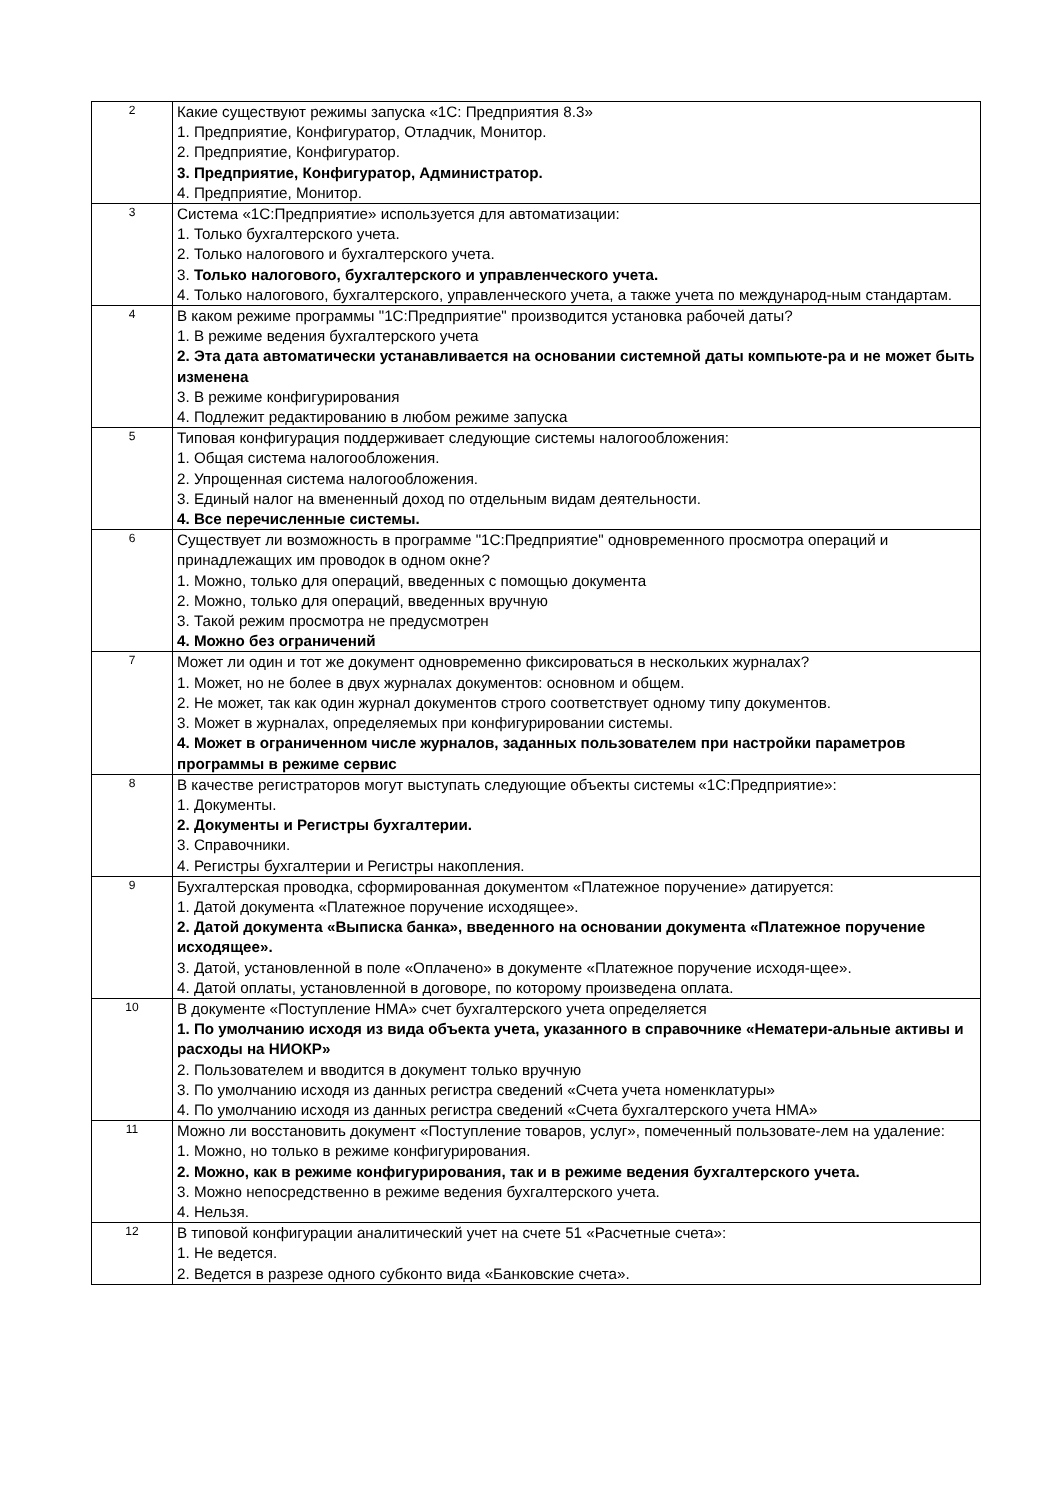| 2 | Какие существуют режимы запуска «1С: Предприятия 8.3» 1. Предприятие, Конфигуратор, Отладчик, Монитор. 2. Предприятие, Конфигуратор. 3. Предприятие, Конфигуратор, Администратор. 4. Предприятие, Монитор. |
| 3 | Система «1С:Предприятие» используется для автоматизации: 1. Только бухгалтерского учета. 2. Только налогового и бухгалтерского учета. 3. Только налогового, бухгалтерского и управленческого учета. 4. Только налогового, бухгалтерского, управленческого учета, а также учета по международ-ным стандартам. |
| 4 | В каком режиме программы "1С:Предприятие" производится установка рабочей даты? 1. В режиме ведения бухгалтерского учета 2. Эта дата автоматически устанавливается на основании системной даты компьюте-ра и не может быть изменена 3. В режиме конфигурирования 4. Подлежит редактированию в любом режиме запуска |
| 5 | Типовая конфигурация поддерживает следующие системы налогообложения: 1. Общая система налогообложения. 2. Упрощенная система налогообложения. 3. Единый налог на вмененный доход по отдельным видам деятельности. 4. Все перечисленные системы. |
| 6 | Существует ли возможность в программе "1С:Предприятие" одновременного просмотра операций и принадлежащих им проводок в одном окне? 1. Можно, только для операций, введенных с помощью документа 2. Можно, только для операций, введенных вручную 3. Такой режим просмотра не предусмотрен 4. Можно без ограничений |
| 7 | Может ли один и тот же документ одновременно фиксироваться в нескольких журналах? 1. Может, но не более в двух журналах документов: основном и общем. 2. Не может, так как один журнал документов строго соответствует одному типу документов. 3. Может в журналах, определяемых при конфигурировании системы. 4. Может в ограниченном числе журналов, заданных пользователем при настройки параметров программы в режиме сервис |
| 8 | В качестве регистраторов могут выступать следующие объекты системы «1С:Предприятие»: 1. Документы. 2. Документы и Регистры бухгалтерии. 3. Справочники. 4. Регистры бухгалтерии и Регистры накопления. |
| 9 | Бухгалтерская проводка, сформированная документом «Платежное поручение» датируется: 1. Датой документа «Платежное поручение исходящее». 2. Датой документа «Выписка банка», введенного на основании документа «Платежное поручение исходящее». 3. Датой, установленной в поле «Оплачено» в документе «Платежное поручение исходя-щее». 4. Датой оплаты, установленной в договоре, по которому произведена оплата. |
| 10 | В документе «Поступление НМА» счет бухгалтерского учета определяется 1. По умолчанию исходя из вида объекта учета, указанного в справочнике «Нематери-альные активы и расходы на НИОКР» 2. Пользователем и вводится в документ только вручную 3. По умолчанию исходя из данных регистра сведений «Счета учета номенклатуры» 4. По умолчанию исходя из данных регистра сведений «Счета бухгалтерского учета НМА» |
| 11 | Можно ли восстановить документ «Поступление товаров, услуг», помеченный пользовате-лем на удаление: 1. Можно, но только в режиме конфигурирования. 2. Можно, как в режиме конфигурирования, так и в режиме ведения бухгалтерского учета. 3. Можно непосредственно в режиме ведения бухгалтерского учета. 4. Нельзя. |
| 12 | В типовой конфигурации аналитический учет на счете 51 «Расчетные счета»: 1. Не ведется. 2. Ведется в разрезе одного субконто вида «Банковские счета». |